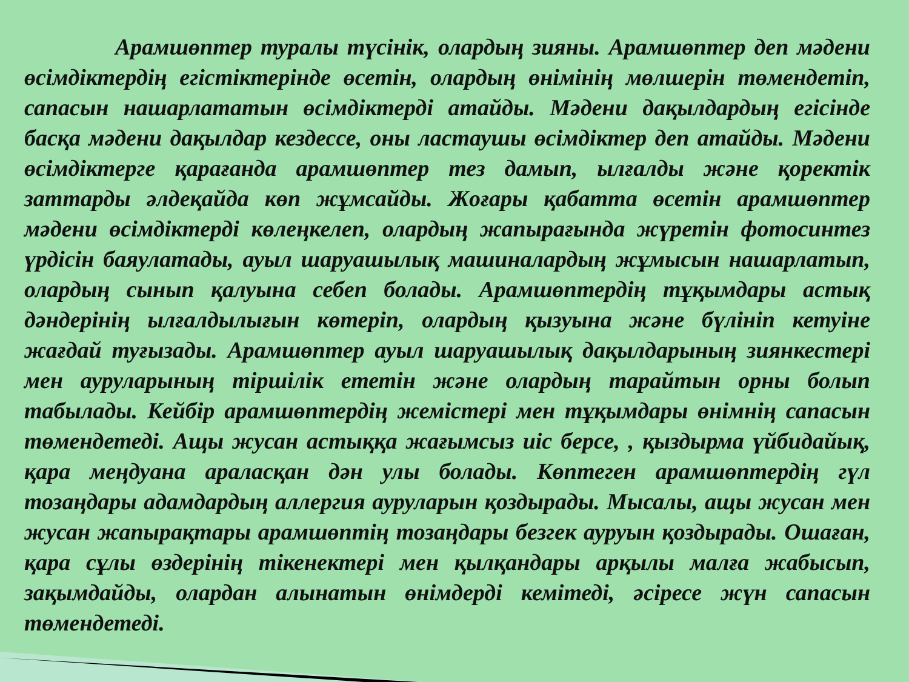Арамшөптер туралы түсінік, олардың зияны. Арамшөптер деп мәдени өсімдіктердің егістіктерінде өсетін, олардың өнімінің мөлшерін төмендетіп, сапасын нашарлататын өсімдіктерді атайды. Мәдени дақылдардың егісінде басқа мәдени дақылдар кездессе, оны ластаушы өсімдіктер деп атайды. Мәдени өсімдіктерге қарағанда арамшөптер тез дамып, ылғалды және қоректік заттарды әлдеқайда көп жұмсайды. Жоғары қабатта өсетін арамшөптер мәдени өсімдіктерді көлеңкелеп, олардың жапырағында жүретін фотосинтез үрдісін баяулатады, ауыл шаруашылық машиналардың жұмысын нашарлатып, олардың сынып қалуына себеп болады. Арамшөптердің тұқымдары астық дәндерінің ылғалдылығын көтеріп, олардың қызуына және бүлініп кетуіне жағдай туғызады. Арамшөптер ауыл шаруашылық дақылдарының зиянкестері мен ауруларының тіршілік ететін және олардың тарайтын орны болып табылады. Кейбір арамшөптердің жемістері мен тұқымдары өнімнің сапасын төмендетеді. Ащы жусан астыққа жағымсыз иіс берсе, , қыздырма үйбидайық, қара меңдуана араласқан дән улы болады. Көптеген арамшөптердің гүл тозаңдары адамдардың аллергия ауруларын қоздырады. Мысалы, ащы жусан мен жусан жапырақтары арамшөптің тозаңдары безгек ауруын қоздырады. Ошаған, қара сұлы өздерінің тікенектері мен қылқандары арқылы малға жабысып, зақымдайды, олардан алынатын өнімдерді кемітеді, әсіресе жүн сапасын төмендетеді.